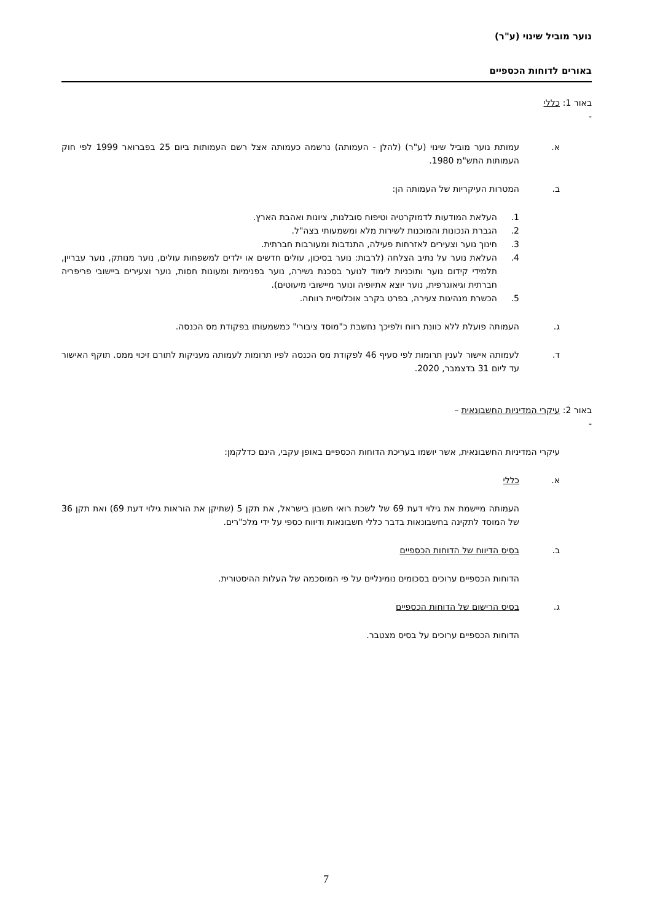נוער מוביל שינוי (ע"ר)
באורים לדוחות הכספיים
באור 1: - כללי
א. עמותת נוער מוביל שינוי (ע"ר) (להלן - העמותה) נרשמה כעמותה אצל רשם העמותות ביום 25 בפברואר 1999 לפי חוק העמותות התש"מ 1980.
ב. המטרות העיקריות של העמותה הן:
1. העלאת המודעות לדמוקרטיה וטיפוח סובלנות, ציונות ואהבת הארץ.
2. הגברת הנכונות והמוכנות לשירות מלא ומשמעותי בצה"ל.
3. חינוך נוער וצעירים לאזרחות פעילה, התנדבות ומעורבות חברתית.
4. העלאת נוער על נתיב הצלחה (לרבות: נוער בסיכון, עולים חדשים או ילדים למשפחות עולים, נוער מנותק, נוער עבריין, תלמידי קידום נוער ותוכניות לימוד לנוער בסכנת נשירה, נוער בפנימיות ומעונות חסות, נוער וצעירים ביישובי פריפריה חברתית וגיאוגרפית, נוער יוצא אתיופיה ונוער מיישובי מיעוטים).
5. הכשרת מנהיגות צעירה, בפרט בקרב אוכלוסיית רווחה.
ג. העמותה פועלת ללא כוונת רווח ולפיכך נחשבת כ"מוסד ציבורי" כמשמעותו בפקודת מס הכנסה.
ד. לעמותה אישור לענין תרומות לפי סעיף 46 לפקודת מס הכנסה לפיו תרומות לעמותה מעניקות לתורם זיכוי ממס. תוקף האישור עד ליום 31 בדצמבר, 2020.
באור 2: - עיקרי המדיניות החשבונאית –
עיקרי המדיניות החשבונאית, אשר יושמו בעריכת הדוחות הכספיים באופן עקבי, הינם כדלקמן:
א. כללי
העמותה מיישמת את גילוי דעת 69 של לשכת רואי חשבון בישראל, את תקן 5 (שתיקן את הוראות גילוי דעת 69) ואת תקן 36 של המוסד לתקינה בחשבונאות בדבר כללי חשבונאות ודיווח כספי על ידי מלכ"רים.
ב. בסיס הדיווח של הדוחות הכספיים
הדוחות הכספיים ערוכים בסכומים נומינליים על פי המוסכמה של העלות ההיסטורית.
ג. בסיס הרישום של הדוחות הכספיים
הדוחות הכספיים ערוכים על בסיס מצטבר.
7